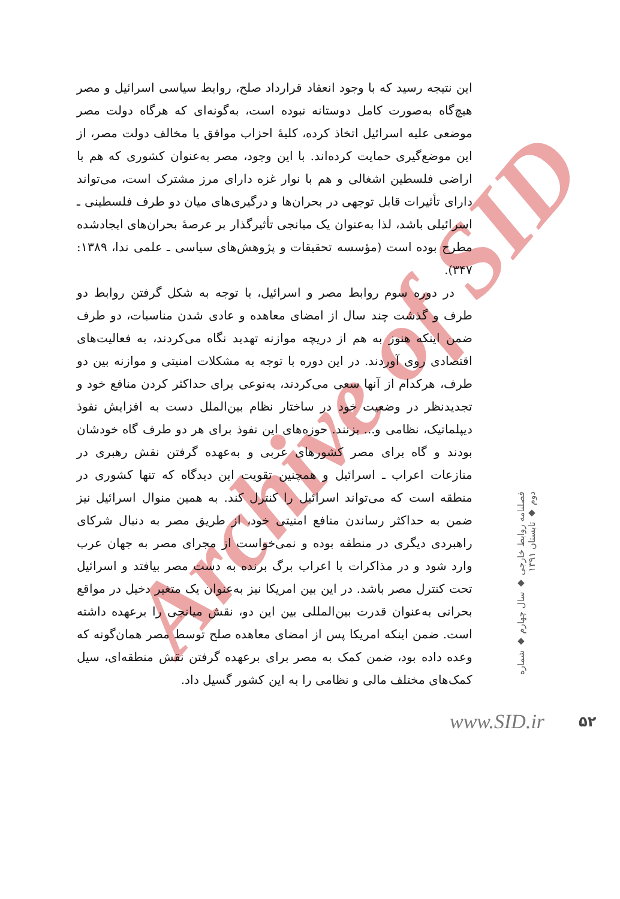Archive of SID
این نتیجه رسید که با وجود انعقاد قرارداد صلح، روابط سیاسی اسرائیل و مصر هیچ‌گاه به‌صورت کامل دوستانه نبوده است، به‌گونه‌ای که هرگاه دولت مصر موضعی علیه اسرائیل اتخاذ کرده، کلیهٔ احزاب موافق یا مخالف دولت مصر، از این موضع‌گیری حمایت کرده‌اند. با این وجود، مصر به‌عنوان کشوری که هم با اراضی فلسطین اشغالی و هم با نوار غزه دارای مرز مشترک است، می‌تواند دارای تأثیرات قابل توجهی در بحران‌ها و درگیری‌های میان دو طرف فلسطینی ـ اسرائیلی باشد، لذا به‌عنوان یک میانجی تأثیرگذار بر عرصهٔ بحران‌های ایجادشده مطرح بوده است (مؤسسه تحقیقات و پژوهش‌های سیاسی ـ علمی ندا، ۱۳۸۹: ۳۴۷).
در دوره سوم روابط مصر و اسرائیل، با توجه به شکل گرفتن روابط دو طرف و گذشت چند سال از امضای معاهده و عادی شدن مناسبات، دو طرف ضمن اینکه هنوز به هم از دریچه موازنه تهدید نگاه می‌کردند، به فعالیت‌های اقتصادی روی آوردند. در این دوره با توجه به مشکلات امنیتی و موازنه بین دو طرف، هرکدام از آنها سعی می‌کردند، به‌نوعی برای حداکثر کردن منافع خود و تجدیدنظر در وضعیت خود در ساختار نظام بین‌الملل دست به افزایش نفوذ دیپلماتیک، نظامی و... بزنند. حوزه‌های این نفوذ برای هر دو طرف گاه خودشان بودند و گاه برای مصر کشورهای عربی و به‌عهده گرفتن نقش رهبری در منازعات اعراب ـ اسرائیل و همچنین تقویت این دیدگاه که تنها کشوری در منطقه است که می‌تواند اسرائیل را کنترل کند. به همین منوال اسرائیل نیز ضمن به حداکثر رساندن منافع امنیتی خود، از طریق مصر به دنبال شرکای راهبردی دیگری در منطقه بوده و نمی‌خواست از مجرای مصر به جهان عرب وارد شود و در مذاکرات با اعراب برگ برنده به دست مصر بیافتد و اسرائیل تحت کنترل مصر باشد. در این بین امریکا نیز به‌عنوان یک متغیر دخیل در مواقع بحرانی به‌عنوان قدرت بین‌المللی بین این دو، نقش میانجی را برعهده داشته است. ضمن اینکه امریکا پس از امضای معاهده صلح توسط مصر همان‌گونه که وعده داده بود، ضمن کمک به مصر برای برعهده گرفتن نقش منطقه‌ای، سیل کمک‌های مختلف مالی و نظامی را به این کشور گسیل داد.
فصلنامه روابط خارجی ◆ سال چهارم ◆ شماره دوم ◆ تابستان ۱۳۹۱
www.SID.ir ۵۲